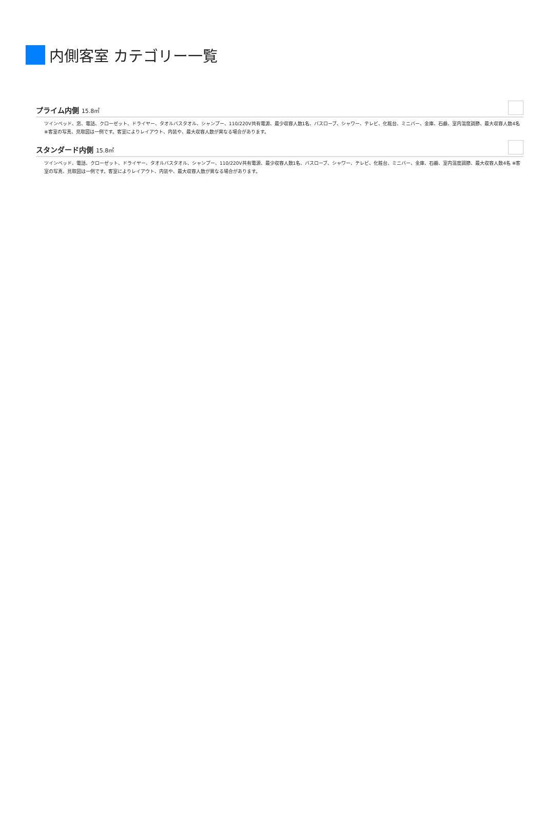内側客室 カテゴリー一覧
プライム内側 15.8㎡
ツインベッド、窓、電話、クローゼット、ドライヤー、タオルバスタオル、シャンプー、110/220V共有電源、最少収容人数1名、バスローブ、シャワー、テレビ、化粧台、ミニバー、金庫、石鹸、室内温度調節、最大収容人数4名 ※客室の写真、見取図は一例です。客室によりレイアウト、内装や、最大収容人数が異なる場合があります。
スタンダード内側 15.8㎡
ツインベッド、電話、クローゼット、ドライヤー、タオルバスタオル、シャンプー、110/220V共有電源、最少収容人数1名、バスローブ、シャワー、テレビ、化粧台、ミニバー、金庫、石鹸、室内温度調節、最大収容人数4名 ※客室の写真、見取図は一例です。客室によりレイアウト、内装や、最大収容人数が異なる場合があります。